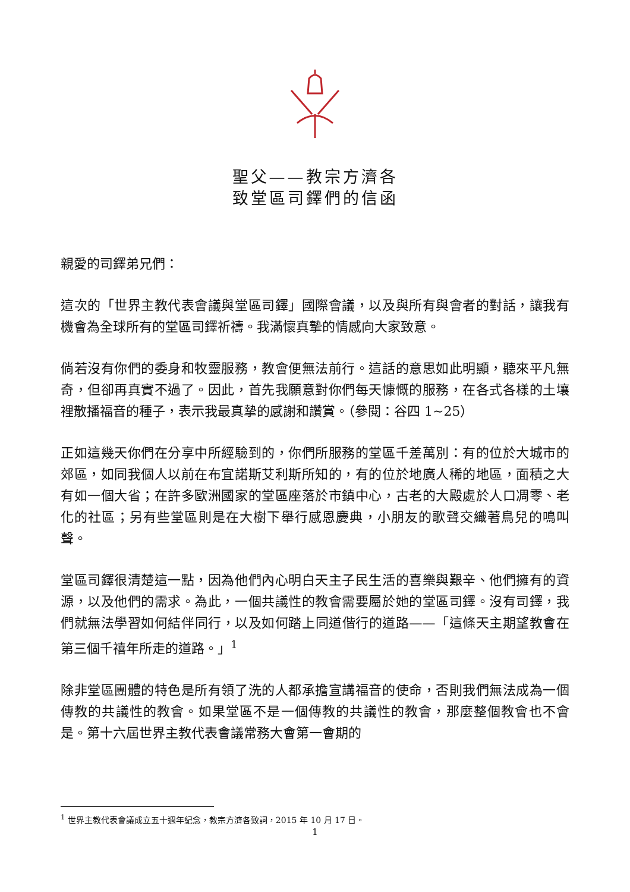聖父——教宗方濟各
致堂區司鐸們的信函
親愛的司鐸弟兄們：
這次的「世界主教代表會議與堂區司鐸」國際會議，以及與所有與會者的對話，讓我有機會為全球所有的堂區司鐸祈禱。我滿懷真摯的情感向大家致意。
倘若沒有你們的委身和牧靈服務，教會便無法前行。這話的意思如此明顯，聽來平凡無奇，但卻再真實不過了。因此，首先我願意對你們每天慷慨的服務，在各式各樣的土壤裡散播福音的種子，表示我最真摯的感謝和讚賞。（參閱：谷四 1~25）
正如這幾天你們在分享中所經驗到的，你們所服務的堂區千差萬別：有的位於大城市的郊區，如同我個人以前在布宜諾斯艾利斯所知的，有的位於地廣人稀的地區，面積之大有如一個大省；在許多歐洲國家的堂區座落於市鎮中心，古老的大殿處於人口凋零、老化的社區；另有些堂區則是在大樹下舉行感恩慶典，小朋友的歌聲交織著鳥兒的鳴叫聲。
堂區司鐸很清楚這一點，因為他們內心明白天主子民生活的喜樂與艱辛、他們擁有的資源，以及他們的需求。為此，一個共議性的教會需要屬於她的堂區司鐸。沒有司鐸，我們就無法學習如何結伴同行，以及如何踏上同道偕行的道路——「這條天主期望教會在第三個千禧年所走的道路。」<sup>1</sup>
除非堂區團體的特色是所有領了洗的人都承擔宣講福音的使命，否則我們無法成為一個傳教的共議性的教會。如果堂區不是一個傳教的共議性的教會，那麼整個教會也不會是。第十六屆世界主教代表會議常務大會第一會期的
<sup>1</sup> 世界主教代表會議成立五十週年紀念，教宗方濟各致詞，2015 年 10 月 17 日。
1